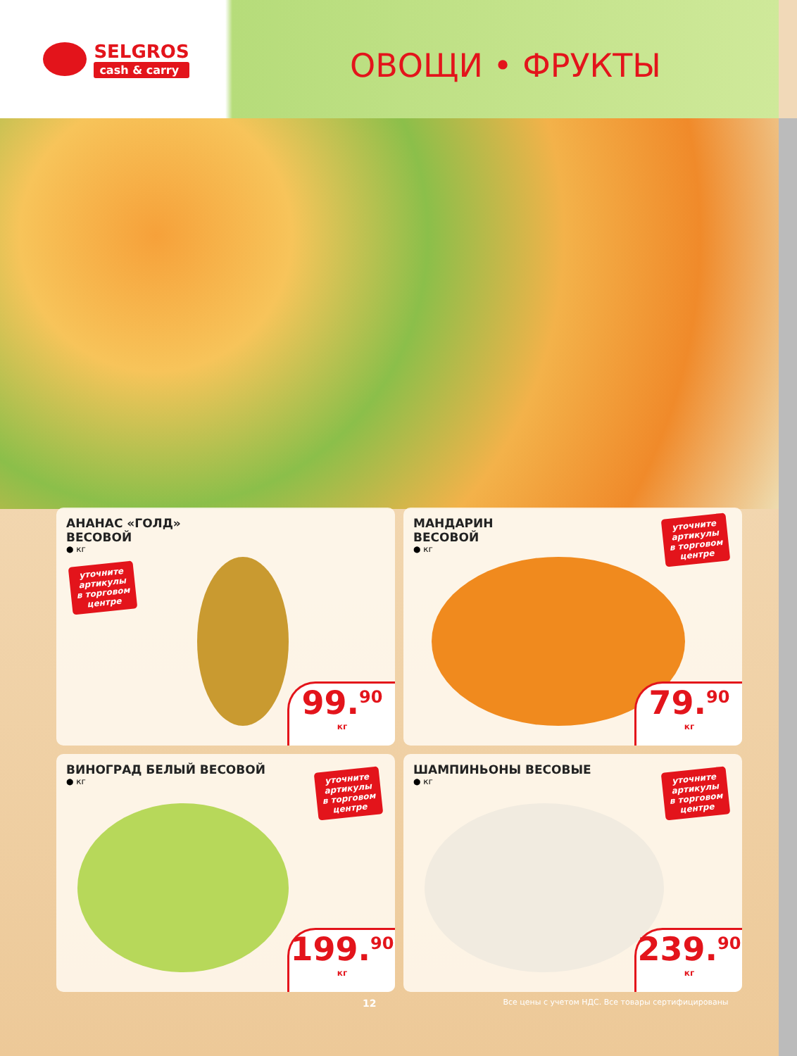SELGROS
cash & carry
ОВОЩИ • ФРУКТЫ
АНАНАС «ГОЛД»
ВЕСОВОЙ
● кг
уточните
артикулы
в торговом
центре
99.<sup>90</sup>
кг
МАНДАРИН
ВЕСОВОЙ
● кг
уточните
артикулы
в торговом
центре
79.<sup>90</sup>
кг
ВИНОГРАД БЕЛЫЙ ВЕСОВОЙ
● кг
уточните
артикулы
в торговом
центре
199.<sup>90</sup>
кг
ШАМПИНЬОНЫ ВЕСОВЫЕ
● кг
уточните
артикулы
в торговом
центре
239.<sup>90</sup>
кг
12 Все цены с учетом НДС. Все товары сертифицированы